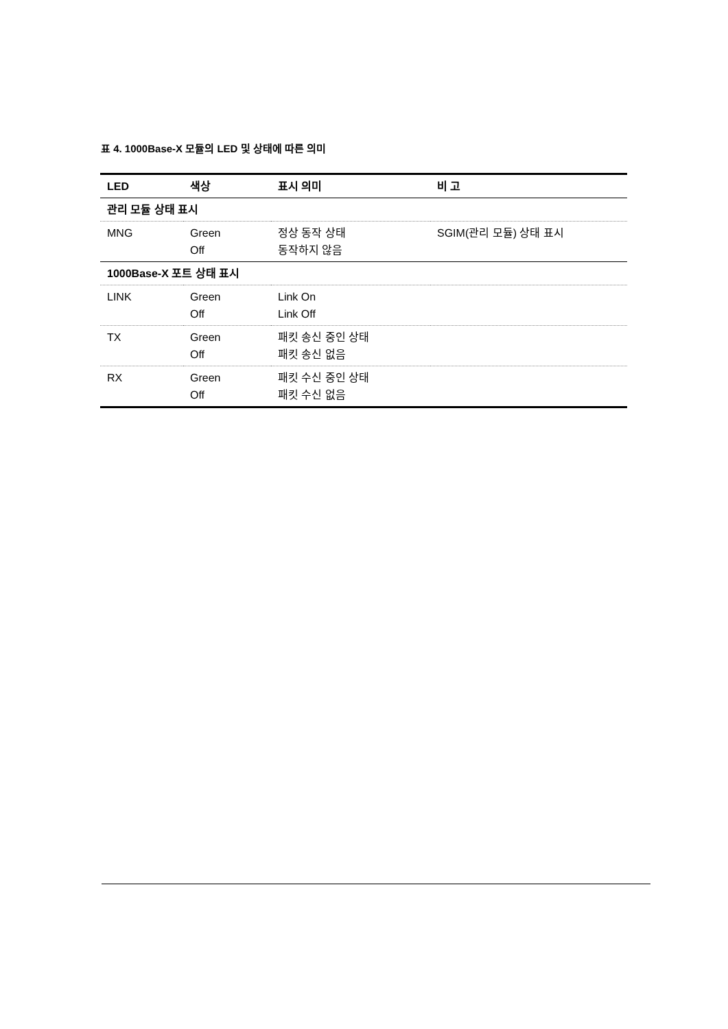표 4. 1000Base-X 모듈의 LED 및 상태에 따른 의미
| LED | 색상 | 표시 의미 | 비 고 |
| --- | --- | --- | --- |
| 관리 모듈 상태 표시 | | | |
| MNG | Green Off | 정상 동작 상태 동작하지 않음 | SGIM(관리 모듈) 상태 표시 |
| 1000Base-X 포트 상태 표시 | | | |
| LINK | Green Off | Link On Link Off | |
| TX | Green Off | 패킷 송신 중인 상태 패킷 송신 없음 | |
| RX | Green Off | 패킷 수신 중인 상태 패킷 수신 없음 | |